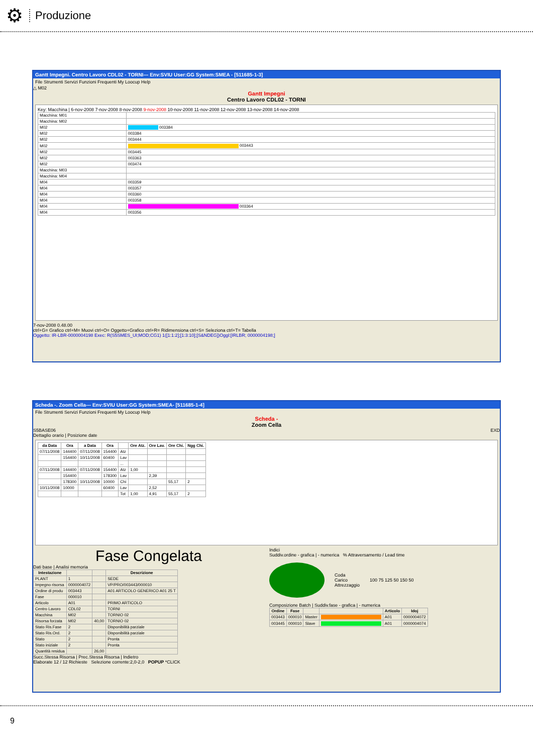⚙
Produzione
Gantt Impegni. Centro Lavoro CDL02 - TORNI--- Env:SVIU User:GG System:SMEA - [511685-1-3]
File Strumenti Servizi Funzioni Frequenti My Loocup Help
△ M02
Gantt Impegni
Centro Lavoro CDL02 - TORNI
Key: Macchina | 6-nov-2008 7-nov-2008 8-nov-2008 9-nov-2008 10-nov-2008 11-nov-2008 12-nov-2008 13-nov-2008 14-nov-2008
| Macchina: M01 | |
| Macchina: M02 | |
| M02 | 003384 |
| M02 | 003384 |
| M02 | 003444 |
| M02 | 003443 |
| M02 | 003445 |
| M02 | 003363 |
| M02 | 003474 |
| Macchina: M03 | |
| Macchina: M04 | |
| M04 | 003359 |
| M04 | 003357 |
| M04 | 003360 |
| M04 | 003358 |
| M04 | 003364 |
| M04 | 003356 |
7-nov-2008 0.48.00
ctrl+G= Grafico ctrl+M= Muovi ctrl+O= Oggetto+Grafico ctrl+R= Ridimensiona ctrl+S= Seleziona ctrl+T= Tabella
Oggetto: IR-LBR-0000004198 Exec: R(S5SMES_UI;MOD;CG1) 1([1:1:2];[1:3:10];[S&NDEG])Oggl:[IRLBR; 0000004198;]
Scheda -. Zoom Cella--- Env:SVIU User:GG System:SMEA- [511685-1-4]
File Strumenti Servizi Funzioni Frequenti My Loocup Help
Scheda -
Zoom Cella
S5BASE06 EXD
Dettaglio orario | Posizione date
| da Data | Ora | a Data | Ora | | Ore Atz. | Ore Lav. | Ore Chi. | Ngg Chi. |
| --- | --- | --- | --- | --- | --- | --- | --- | --- |
| 07/11/2008 | 144400 | 07/11/2008 | 154400 | Atz | | | | |
| | 154400 | 10/11/2008 | 60400 | Lav | | | | |
| | | | | ... | | | | |
| 07/11/2008 | 144400 | 07/11/2008 | 154400 | Atz | 1,00 | | | |
| | 154400 | | 178300 | Lav | | 2,39 | | |
| | 178300 | 10/11/2008 | 10000 | Chi | | | 55,17 | 2 |
| 10/11/2008 | 10000 | | 60400 | Lav | | 2,52 | | |
| | | | | Tot | 1,00 | 4,91 | 55,17 | 2 |
Fase Congelata
Dati base | Analisi memoria
| Intestazione | | | Descrizione |
| --- | --- | --- | --- |
| PLANT | 1 | | SEDE |
| Impegno risorsa | 0000004072 | | VP/PRO/003443/000010 |
| Ordine di produ | 003443 | | A01 ARTICOLO GENERICO A01 25 T |
| Fase | 000010 | | |
| Articolo | A01 | | PRIMO ARTICOLO |
| Centro Lavoro | CDL02 | | TORNI |
| Macchina | M02 | | TORNIO 02 |
| Risorsa forzata | M02 | 40,00 | TORNIO 02 |
| Stato Ris.Fase | 2 | | Disponibilità parziale |
| Stato Ris.Ord. | 2 | | Disponibilità parziale |
| Stato | 2 | | Pronta |
| Stato iniziale | 2 | | Pronta |
| Quantità residua | | 26,00 | |
Indici
Suddiv.ordine - grafica | - numerica % Attraversamento / Lead time
Coda
Carico
Attrezzaggio
100 75 125 50 150 50
Composizione Batch | Suddiv.fase - grafica | - numerica
| Ordine | Fase | | | Articolo | Idoj |
| --- | --- | --- | --- | --- | --- |
| 003443 | 000010 | Master | | A01 | 0000004072 |
| 003445 | 000010 | Slave | | A01 | 0000004074 |
Succ.Stessa Risorsa | Prec.Stessa Risorsa | Indietro
Elaborate 12 / 12 Richieste Selezione corrente:2,0-2,0 POPUP *CLICK
9